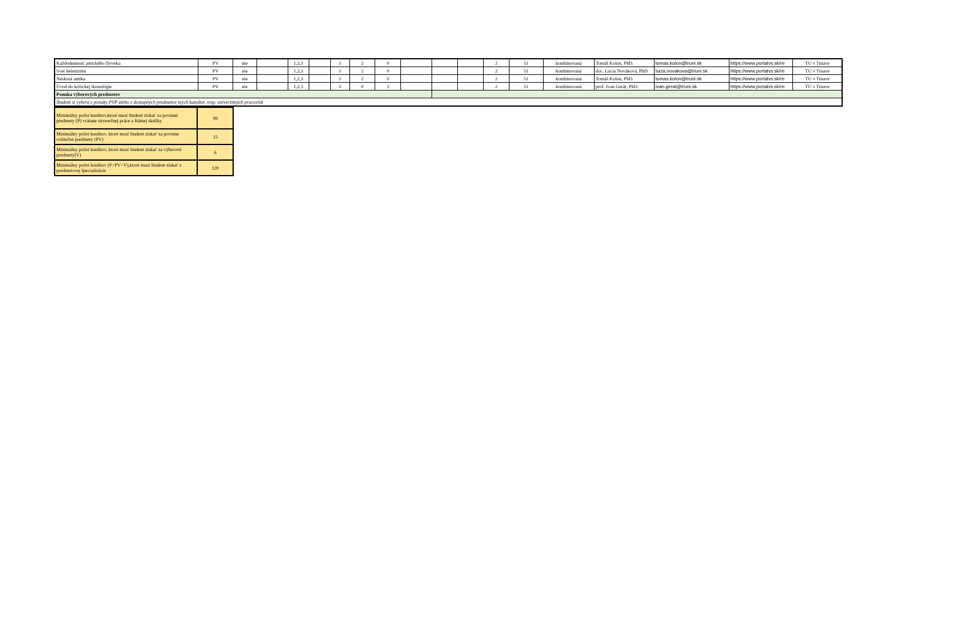| Každodennosť antického človeka | PV | nie | | 1,2,3 | | 3 | 2 | 0 | | | | 2 | 51 | kombinovaná | Tomáš Kolon, PhD. | tomas.kolon@truni.sk | https://www.portalvs.sk/re | TU v Trnave |
| Svet helenizmu | PV | nie | | 1,2,3 | | 3 | 2 | 0 | | | | 2 | 51 | kombinovaná | doc. Lucia Nováková, PhD | lucia.novakova@truni.sk | https://www.portalvs.sk/re | TU v Trnave |
| Neskorá antika | PV | nie | | 1,2,3 | | 3 | 2 | 0 | | | | 2 | 51 | kombinovaná | Tomáš Kolon, PhD. | tomas.kolon@truni.sk | https://www.portalvs.sk/re | TU v Trnave |
| Úvod do kritickej ikonológie | PV | nie | | 1,2,3 | | 3 | 0 | 2 | | | | 2 | 51 | kombinovaná | prof. Ivan Gerát, PhD. | ivan.gerat@truni.sk | https://www.portalvs.sk/re | TU v Trnave |
| Ponuka výberových predmetov | | | | | | | | | | | | | | | | | | |
| Študent si vyberá z ponuky PVP alebo z dostupných predmetov iných katedier, resp. univerzitných pracovísk | | | | | | | | | | | | | | | | | | |
| Minimálny počet kreditov,ktoré musí študent získať za povinné predmety (P) vrátane záverečnej práce a štátnej skúšky | 99 |
| Minimálny počet kreditov, ktoré musí študent získať za povinne voliteľné predmety (PV) | 15 |
| Minimálny počet kreditov, ktoré musí študent získať za výberové predmety(V) | 6 |
| Minimálny počet kreditov (P+PV+V),ktoré musí študent získať z predmetovej špecializácie | 120 |